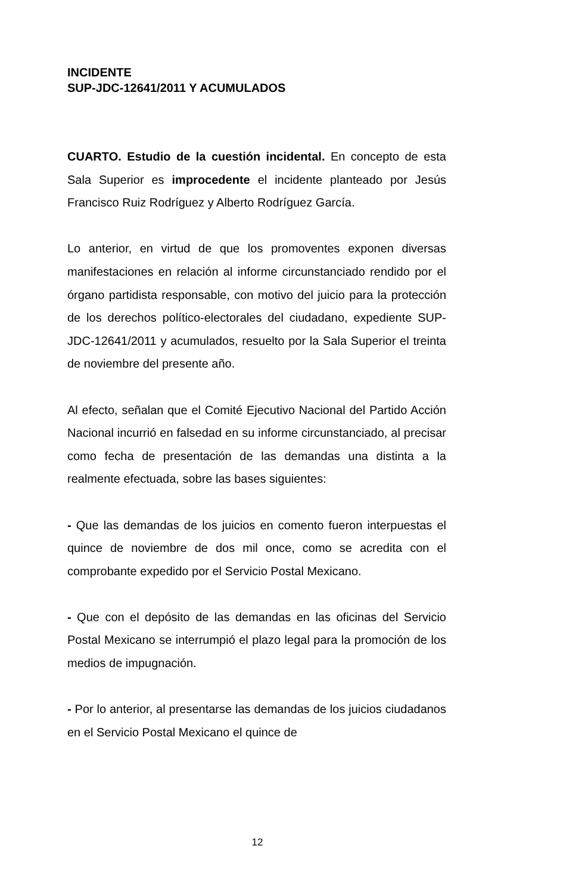INCIDENTE
SUP-JDC-12641/2011 Y ACUMULADOS
CUARTO. Estudio de la cuestión incidental. En concepto de esta Sala Superior es improcedente el incidente planteado por Jesús Francisco Ruiz Rodríguez y Alberto Rodríguez García.
Lo anterior, en virtud de que los promoventes exponen diversas manifestaciones en relación al informe circunstanciado rendido por el órgano partidista responsable, con motivo del juicio para la protección de los derechos político-electorales del ciudadano, expediente SUP-JDC-12641/2011 y acumulados, resuelto por la Sala Superior el treinta de noviembre del presente año.
Al efecto, señalan que el Comité Ejecutivo Nacional del Partido Acción Nacional incurrió en falsedad en su informe circunstanciado, al precisar como fecha de presentación de las demandas una distinta a la realmente efectuada, sobre las bases siguientes:
- Que las demandas de los juicios en comento fueron interpuestas el quince de noviembre de dos mil once, como se acredita con el comprobante expedido por el Servicio Postal Mexicano.
- Que con el depósito de las demandas en las oficinas del Servicio Postal Mexicano se interrumpió el plazo legal para la promoción de los medios de impugnación.
- Por lo anterior, al presentarse las demandas de los juicios ciudadanos en el Servicio Postal Mexicano el quince de
12